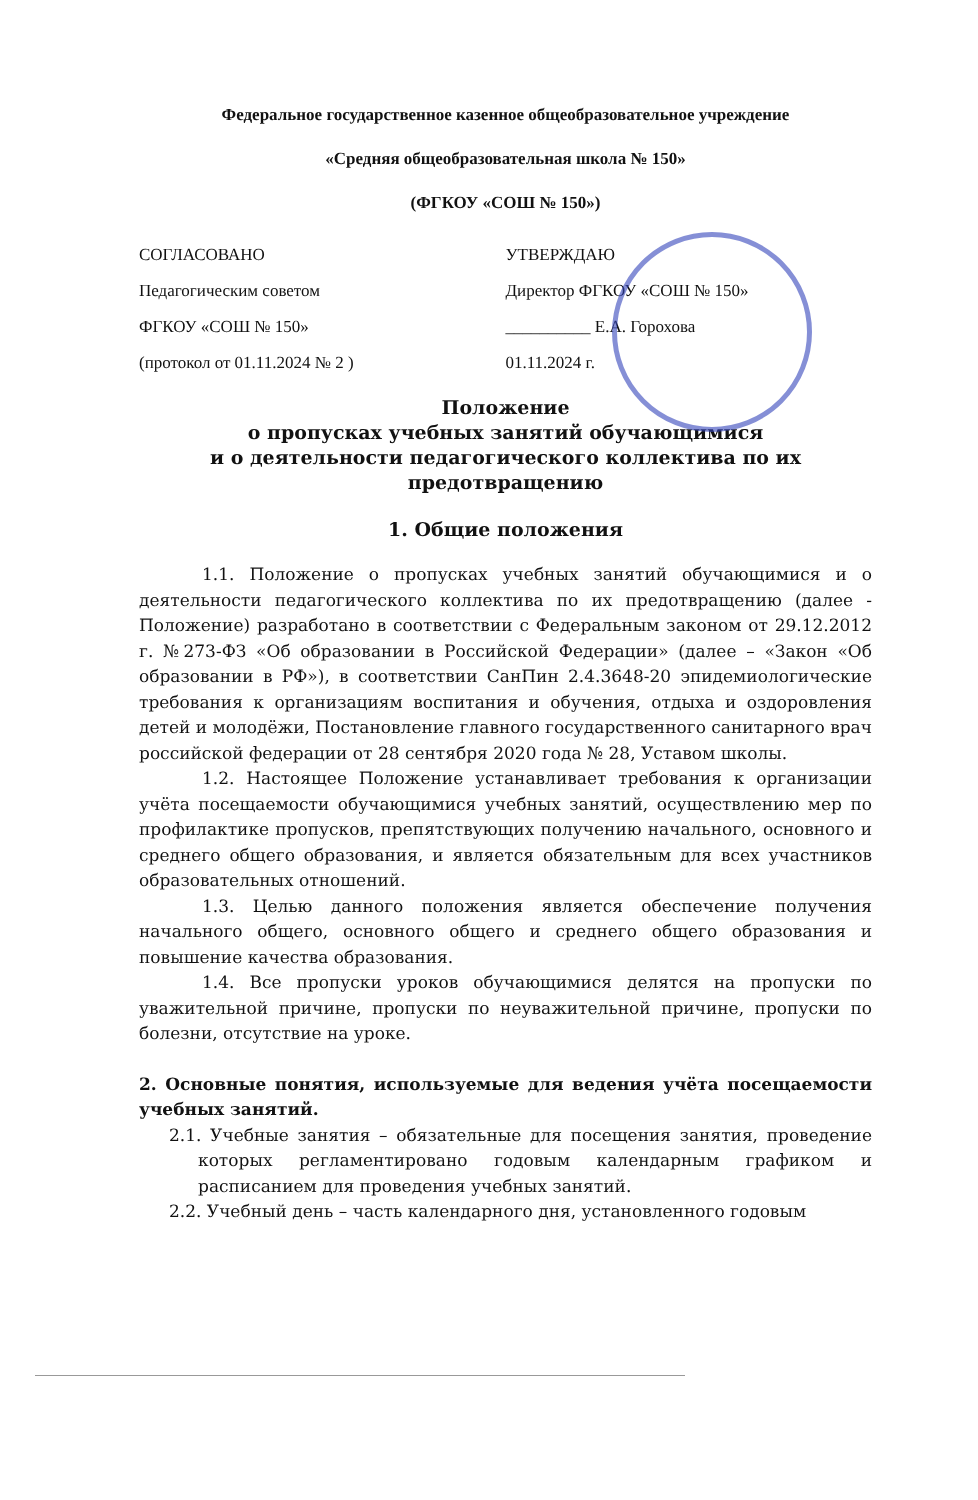Федеральное государственное казенное общеобразовательное учреждение
«Средняя общеобразовательная школа № 150»
(ФГКОУ «СОШ № 150»)
СОГЛАСОВАНО
Педагогическим советом
ФГКОУ «СОШ № 150»
(протокол от 01.11.2024 № 2 )
УТВЕРЖДАЮ
Директор ФГКОУ «СОШ № 150»
__________ Е.А. Горохова
01.11.2024 г.
Положение
о пропусках учебных занятий обучающимися
и о деятельности педагогического коллектива по их предотвращению
1. Общие положения
1.1. Положение о пропусках учебных занятий обучающимися и о деятельности педагогического коллектива по их предотвращению (далее - Положение) разработано в соответствии с Федеральным законом от 29.12.2012 г. №273-ФЗ «Об образовании в Российской Федерации» (далее – «Закон «Об образовании в РФ»), в соответствии СанПин 2.4.3648-20 эпидемиологические требования к организациям воспитания и обучения, отдыха и оздоровления детей и молодёжи, Постановление главного государственного санитарного врач российской федерации от 28 сентября 2020 года № 28, Уставом школы.
1.2. Настоящее Положение устанавливает требования к организации учёта посещаемости обучающимися учебных занятий, осуществлению мер по профилактике пропусков, препятствующих получению начального, основного и среднего общего образования, и является обязательным для всех участников образовательных отношений.
1.3. Целью данного положения является обеспечение получения начального общего, основного общего и среднего общего образования и повышение качества образования.
1.4. Все пропуски уроков обучающимися делятся на пропуски по уважительной причине, пропуски по неуважительной причине, пропуски по болезни, отсутствие на уроке.
2. Основные понятия, используемые для ведения учёта посещаемости учебных занятий.
2.1. Учебные занятия – обязательные для посещения занятия, проведение которых регламентировано годовым календарным графиком и расписанием для проведения учебных занятий.
2.2. Учебный день – часть календарного дня, установленного годовым